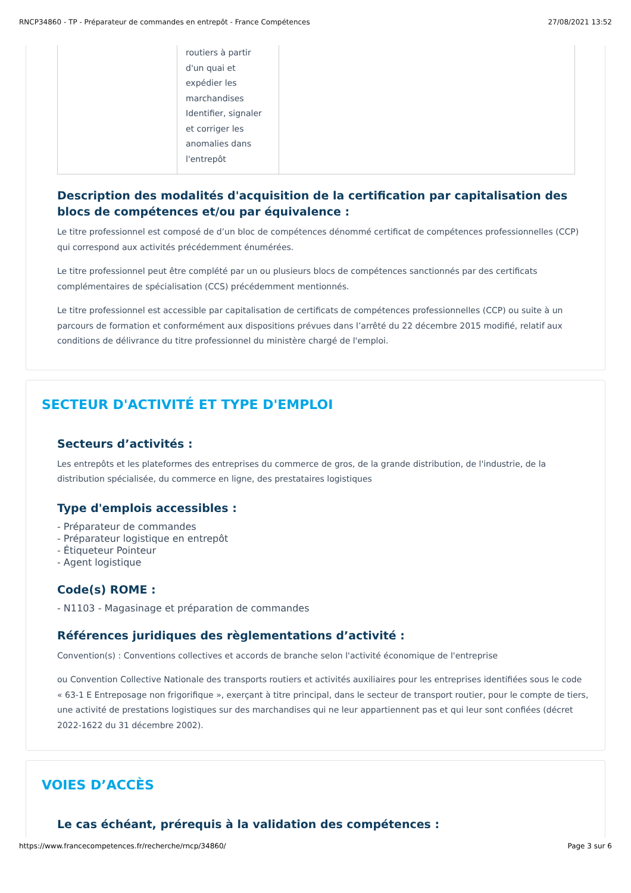RNCP34860 - TP - Préparateur de commandes en entrepôt - France Compétences 27/08/2021 13:52
| | routiers à partir d'un quai et expédier les marchandises Identifier, signaler et corriger les anomalies dans l'entrepôt | |
Description des modalités d'acquisition de la certification par capitalisation des blocs de compétences et/ou par équivalence :
Le titre professionnel est composé de d’un bloc de compétences dénommé certificat de compétences professionnelles (CCP) qui correspond aux activités précédemment énumérées.
Le titre professionnel peut être complété par un ou plusieurs blocs de compétences sanctionnés par des certificats complémentaires de spécialisation (CCS) précédemment mentionnés.
Le titre professionnel est accessible par capitalisation de certificats de compétences professionnelles (CCP) ou suite à un parcours de formation et conformément aux dispositions prévues dans l’arrêté du 22 décembre 2015 modifié, relatif aux conditions de délivrance du titre professionnel du ministère chargé de l'emploi.
SECTEUR D'ACTIVITÉ ET TYPE D'EMPLOI
Secteurs d’activités :
Les entrepôts et les plateformes des entreprises du commerce de gros, de la grande distribution, de l'industrie, de la distribution spécialisée, du commerce en ligne, des prestataires logistiques
Type d'emplois accessibles :
- Préparateur de commandes
- Préparateur logistique en entrepôt
- Étiqueteur Pointeur
- Agent logistique
Code(s) ROME :
- N1103 - Magasinage et préparation de commandes
Références juridiques des règlementations d’activité :
Convention(s) : Conventions collectives et accords de branche selon l'activité économique de l'entreprise
ou Convention Collective Nationale des transports routiers et activités auxiliaires pour les entreprises identifiées sous le code « 63-1 E Entreposage non frigorifique », exerçant à titre principal, dans le secteur de transport routier, pour le compte de tiers, une activité de prestations logistiques sur des marchandises qui ne leur appartiennent pas et qui leur sont confiées (décret 2022-1622 du 31 décembre 2002).
VOIES D’ACCÈS
Le cas échéant, prérequis à la validation des compétences :
https://www.francecompetences.fr/recherche/rncp/34860/ Page 3 sur 6